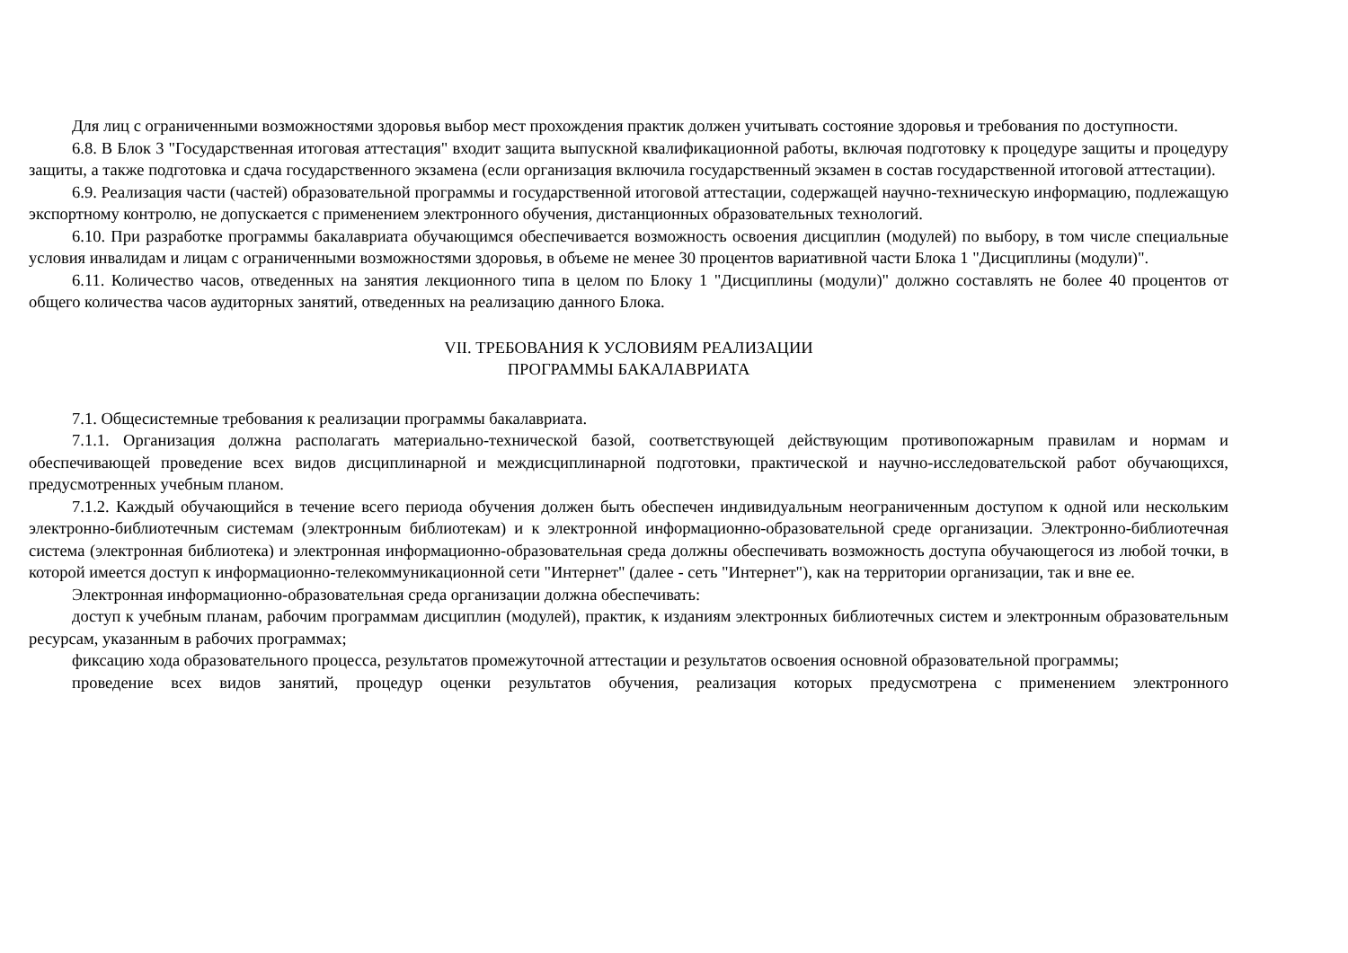Для лиц с ограниченными возможностями здоровья выбор мест прохождения практик должен учитывать состояние здоровья и требования по доступности.
6.8. В Блок 3 "Государственная итоговая аттестация" входит защита выпускной квалификационной работы, включая подготовку к процедуре защиты и процедуру защиты, а также подготовка и сдача государственного экзамена (если организация включила государственный экзамен в состав государственной итоговой аттестации).
6.9. Реализация части (частей) образовательной программы и государственной итоговой аттестации, содержащей научно-техническую информацию, подлежащую экспортному контролю, не допускается с применением электронного обучения, дистанционных образовательных технологий.
6.10. При разработке программы бакалавриата обучающимся обеспечивается возможность освоения дисциплин (модулей) по выбору, в том числе специальные условия инвалидам и лицам с ограниченными возможностями здоровья, в объеме не менее 30 процентов вариативной части Блока 1 "Дисциплины (модули)".
6.11. Количество часов, отведенных на занятия лекционного типа в целом по Блоку 1 "Дисциплины (модули)" должно составлять не более 40 процентов от общего количества часов аудиторных занятий, отведенных на реализацию данного Блока.
VII. ТРЕБОВАНИЯ К УСЛОВИЯМ РЕАЛИЗАЦИИ
ПРОГРАММЫ БАКАЛАВРИАТА
7.1. Общесистемные требования к реализации программы бакалавриата.
7.1.1. Организация должна располагать материально-технической базой, соответствующей действующим противопожарным правилам и нормам и обеспечивающей проведение всех видов дисциплинарной и междисциплинарной подготовки, практической и научно-исследовательской работ обучающихся, предусмотренных учебным планом.
7.1.2. Каждый обучающийся в течение всего периода обучения должен быть обеспечен индивидуальным неограниченным доступом к одной или нескольким электронно-библиотечным системам (электронным библиотекам) и к электронной информационно-образовательной среде организации. Электронно-библиотечная система (электронная библиотека) и электронная информационно-образовательная среда должны обеспечивать возможность доступа обучающегося из любой точки, в которой имеется доступ к информационно-телекоммуникационной сети "Интернет" (далее - сеть "Интернет"), как на территории организации, так и вне ее.
Электронная информационно-образовательная среда организации должна обеспечивать:
доступ к учебным планам, рабочим программам дисциплин (модулей), практик, к изданиям электронных библиотечных систем и электронным образовательным ресурсам, указанным в рабочих программах;
фиксацию хода образовательного процесса, результатов промежуточной аттестации и результатов освоения основной образовательной программы;
проведение всех видов занятий, процедур оценки результатов обучения, реализация которых предусмотрена с применением электронного